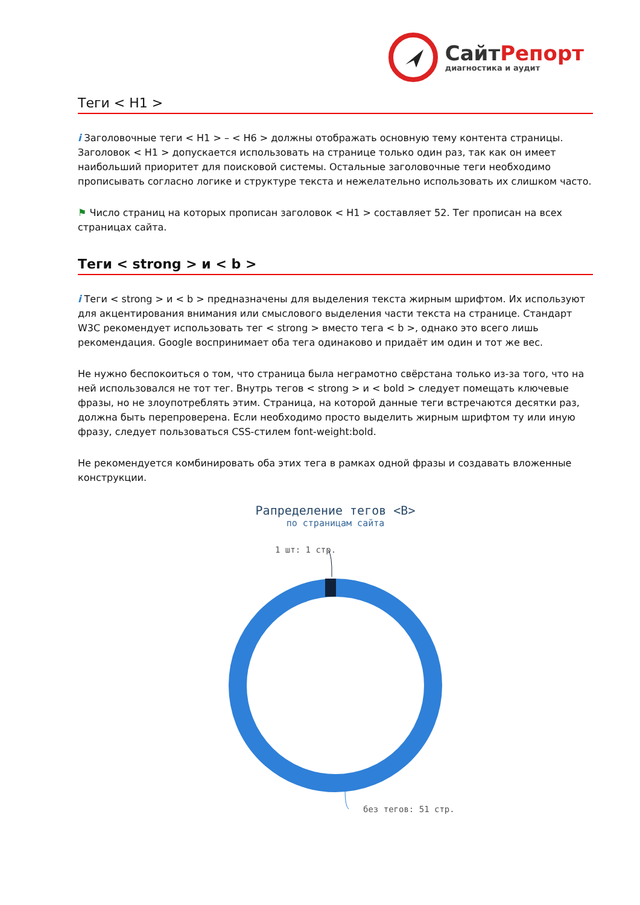СайтРепорт
диагностика и аудит
Теги < H1 >
i Заголовочные теги < H1 > – < H6 > должны отображать основную тему контента страницы. Заголовок < H1 > допускается использовать на странице только один раз, так как он имеет наибольший приоритет для поисковой системы. Остальные заголовочные теги необходимо прописывать согласно логике и структуре текста и нежелательно использовать их слишком часто.
⚑ Число страниц на которых прописан заголовок < H1 > составляет 52. Тег прописан на всех страницах сайта.
Теги < strong > и < b >
i Теги < strong > и < b > предназначены для выделения текста жирным шрифтом. Их используют для акцентирования внимания или смыслового выделения части текста на странице. Стандарт W3C рекомендует использовать тег < strong > вместо тега < b >, однако это всего лишь рекомендация. Google воспринимает оба тега одинаково и придаёт им один и тот же вес.
Не нужно беспокоиться о том, что страница была неграмотно свёрстана только из-за того, что на ней использовался не тот тег. Внутрь тегов < strong > и < bold > следует помещать ключевые фразы, но не злоупотреблять этим. Страница, на которой данные теги встречаются десятки раз, должна быть перепроверена. Если необходимо просто выделить жирным шрифтом ту или иную фразу, следует пользоваться CSS-стилем font-weight:bold.
Не рекомендуется комбинировать оба этих тега в рамках одной фразы и создавать вложенные конструкции.
Рапределение тегов <B>
по страницам сайта
1 шт: 1 стр.
без тегов: 51 стр.